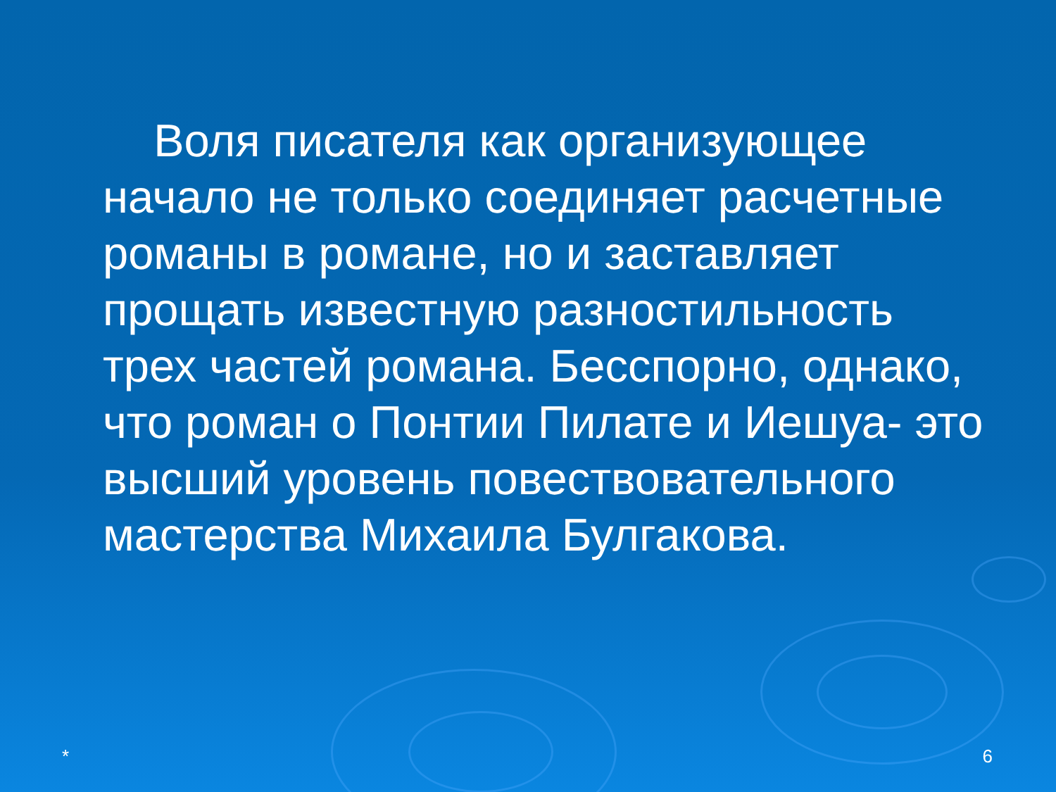Воля писателя как организующее начало не только соединяет расчетные романы в романе, но и заставляет прощать известную разностильность трех частей романа. Бесспорно, однако, что роман о Понтии Пилате и Иешуа- это высший уровень повествовательного мастерства Михаила Булгакова.
* 6